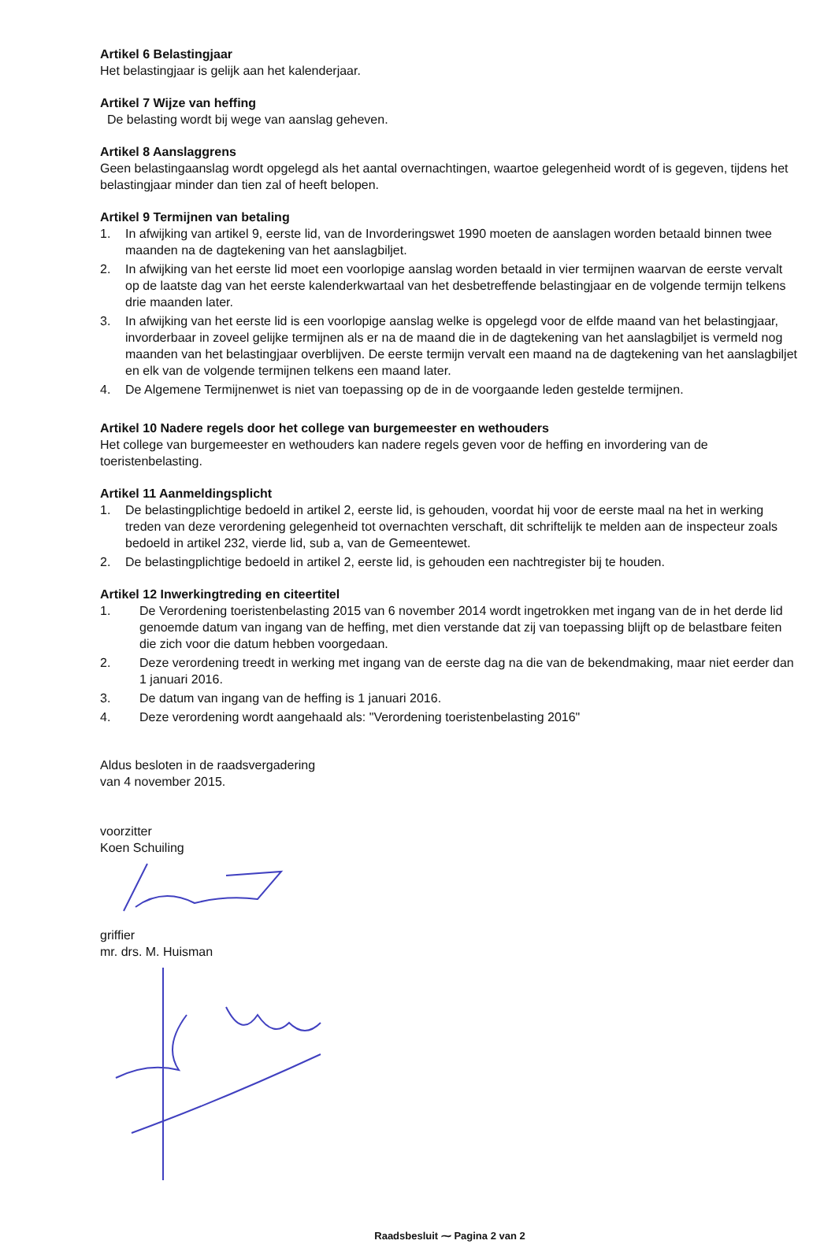Artikel 6 Belastingjaar
Het belastingjaar is gelijk aan het kalenderjaar.
Artikel 7 Wijze van heffing
De belasting wordt bij wege van aanslag geheven.
Artikel 8 Aanslaggrens
Geen belastingaanslag wordt opgelegd als het aantal overnachtingen, waartoe gelegenheid wordt of is gegeven, tijdens het belastingjaar minder dan tien zal of heeft belopen.
Artikel 9 Termijnen van betaling
1. In afwijking van artikel 9, eerste lid, van de Invorderingswet 1990 moeten de aanslagen worden betaald binnen twee maanden na de dagtekening van het aanslagbiljet.
2. In afwijking van het eerste lid moet een voorlopige aanslag worden betaald in vier termijnen waarvan de eerste vervalt op de laatste dag van het eerste kalenderkwartaal van het desbetreffende belastingjaar en de volgende termijn telkens drie maanden later.
3. In afwijking van het eerste lid is een voorlopige aanslag welke is opgelegd voor de elfde maand van het belastingjaar, invorderbaar in zoveel gelijke termijnen als er na de maand die in de dagtekening van het aanslagbiljet is vermeld nog maanden van het belastingjaar overblijven. De eerste termijn vervalt een maand na de dagtekening van het aanslagbiljet en elk van de volgende termijnen telkens een maand later.
4. De Algemene Termijnenwet is niet van toepassing op de in de voorgaande leden gestelde termijnen.
Artikel 10 Nadere regels door het college van burgemeester en wethouders
Het college van burgemeester en wethouders kan nadere regels geven voor de heffing en invordering van de toeristenbelasting.
Artikel 11 Aanmeldingsplicht
1. De belastingplichtige bedoeld in artikel 2, eerste lid, is gehouden, voordat hij voor de eerste maal na het in werking treden van deze verordening gelegenheid tot overnachten verschaft, dit schriftelijk te melden aan de inspecteur zoals bedoeld in artikel 232, vierde lid, sub a, van de Gemeentewet.
2. De belastingplichtige bedoeld in artikel 2, eerste lid, is gehouden een nachtregister bij te houden.
Artikel 12 Inwerkingtreding en citeertitel
1. De Verordening toeristenbelasting 2015 van 6 november 2014 wordt ingetrokken met ingang van de in het derde lid genoemde datum van ingang van de heffing, met dien verstande dat zij van toepassing blijft op de belastbare feiten die zich voor die datum hebben voorgedaan.
2. Deze verordening treedt in werking met ingang van de eerste dag na die van de bekendmaking, maar niet eerder dan 1 januari 2016.
3. De datum van ingang van de heffing is 1 januari 2016.
4. Deze verordening wordt aangehaald als: "Verordening toeristenbelasting 2016"
Aldus besloten in de raadsvergadering
van 4 november 2015.
voorzitter
Koen Schuiling
griffier
mr. drs. M. Huisman
Raadsbesluit ⁓ Pagina 2 van 2